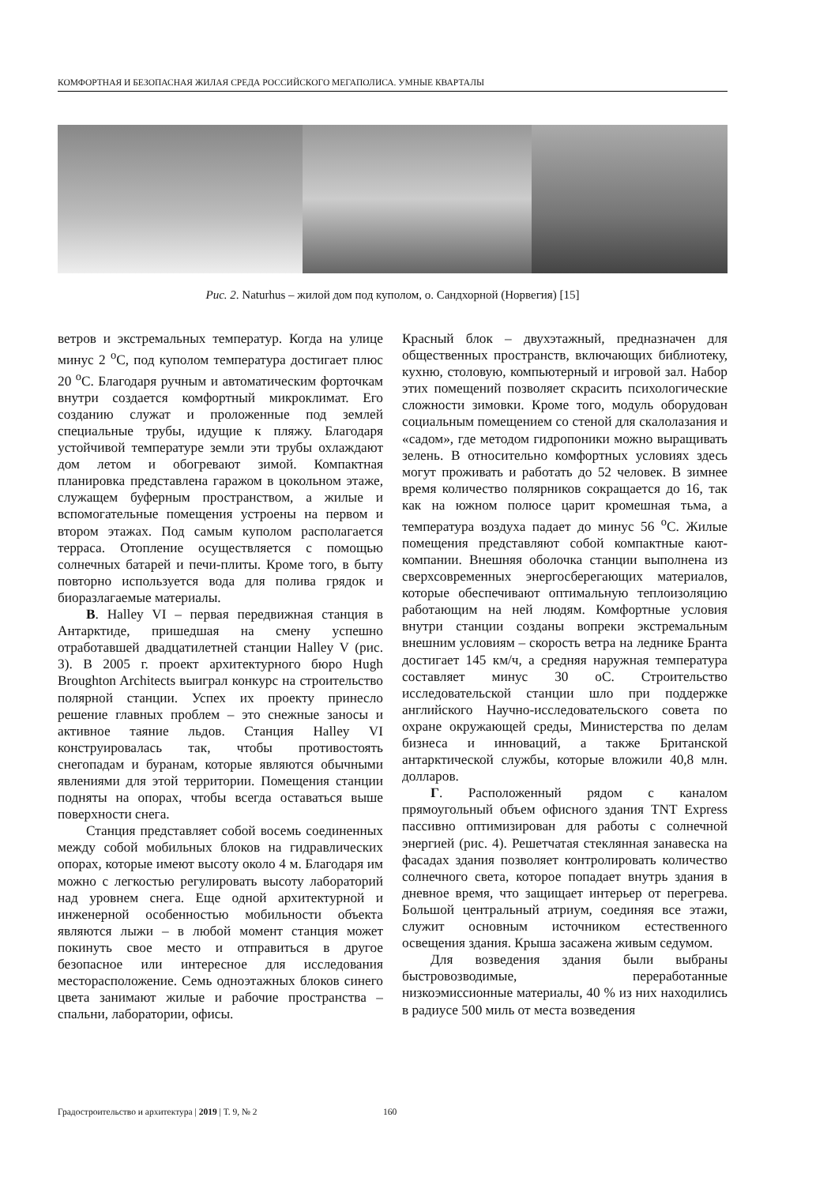КОМФОРТНАЯ И БЕЗОПАСНАЯ ЖИЛАЯ СРЕДА РОССИЙСКОГО МЕГАПОЛИСА. УМНЫЕ КВАРТАЛЫ
Рис. 2. Naturhus – жилой дом под куполом, о. Сандхорной (Норвегия) [15]
ветров и экстремальных температур. Когда на улице минус 2 <sup>о</sup>С, под куполом температура достигает плюс 20 <sup>о</sup>С. Благодаря ручным и автоматическим форточкам внутри создается комфортный микроклимат. Его созданию служат и проложенные под землей специальные трубы, идущие к пляжу. Благодаря устойчивой температуре земли эти трубы охлаждают дом летом и обогревают зимой. Компактная планировка представлена гаражом в цокольном этаже, служащем буферным пространством, а жилые и вспомогательные помещения устроены на первом и втором этажах. Под самым куполом располагается терраса. Отопление осуществляется с помощью солнечных батарей и печи-плиты. Кроме того, в быту повторно используется вода для полива грядок и биоразлагаемые материалы.
В. Halley VI – первая передвижная станция в Антарктиде, пришедшая на смену успешно отработавшей двадцатилетней станции Halley V (рис. 3). В 2005 г. проект архитектурного бюро Hugh Broughton Architects выиграл конкурс на строительство полярной станции. Успех их проекту принесло решение главных проблем – это снежные заносы и активное таяние льдов. Станция Halley VI конструировалась так, чтобы противостоять снегопадам и буранам, которые являются обычными явлениями для этой территории. Помещения станции подняты на опорах, чтобы всегда оставаться выше поверхности снега.
Станция представляет собой восемь соединенных между собой мобильных блоков на гидравлических опорах, которые имеют высоту около 4 м. Благодаря им можно с легкостью регулировать высоту лабораторий над уровнем снега. Еще одной архитектурной и инженерной особенностью мобильности объекта являются лыжи – в любой момент станция может покинуть свое место и отправиться в другое безопасное или интересное для исследования месторасположение. Семь одноэтажных блоков синего цвета занимают жилые и рабочие пространства – спальни, лаборатории, офисы.
Красный блок – двухэтажный, предназначен для общественных пространств, включающих библиотеку, кухню, столовую, компьютерный и игровой зал. Набор этих помещений позволяет скрасить психологические сложности зимовки. Кроме того, модуль оборудован социальным помещением со стеной для скалолазания и «садом», где методом гидропоники можно выращивать зелень. В относительно комфортных условиях здесь могут проживать и работать до 52 человек. В зимнее время количество полярников сокращается до 16, так как на южном полюсе царит кромешная тьма, а температура воздуха падает до минус 56 <sup>о</sup>С. Жилые помещения представляют собой компактные кают-компании. Внешняя оболочка станции выполнена из сверхсовременных энергосберегающих материалов, которые обеспечивают оптимальную теплоизоляцию работающим на ней людям. Комфортные условия внутри станции созданы вопреки экстремальным внешним условиям – скорость ветра на леднике Бранта достигает 145 км/ч, а средняя наружная температура составляет минус 30 оС. Строительство исследовательской станции шло при поддержке английского Научно-исследовательского совета по охране окружающей среды, Министерства по делам бизнеса и инноваций, а также Британской антарктической службы, которые вложили 40,8 млн. долларов.
Г. Расположенный рядом с каналом прямоугольный объем офисного здания TNT Express пассивно оптимизирован для работы с солнечной энергией (рис. 4). Решетчатая стеклянная занавеска на фасадах здания позволяет контролировать количество солнечного света, которое попадает внутрь здания в дневное время, что защищает интерьер от перегрева. Большой центральный атриум, соединяя все этажи, служит основным источником естественного освещения здания. Крыша засажена живым седумом.
Для возведения здания были выбраны быстровозводимые, переработанные низкоэмиссионные материалы, 40 % из них находились в радиусе 500 миль от места возведения
Градостроительство и архитектура | 2019 | Т. 9, № 2
160